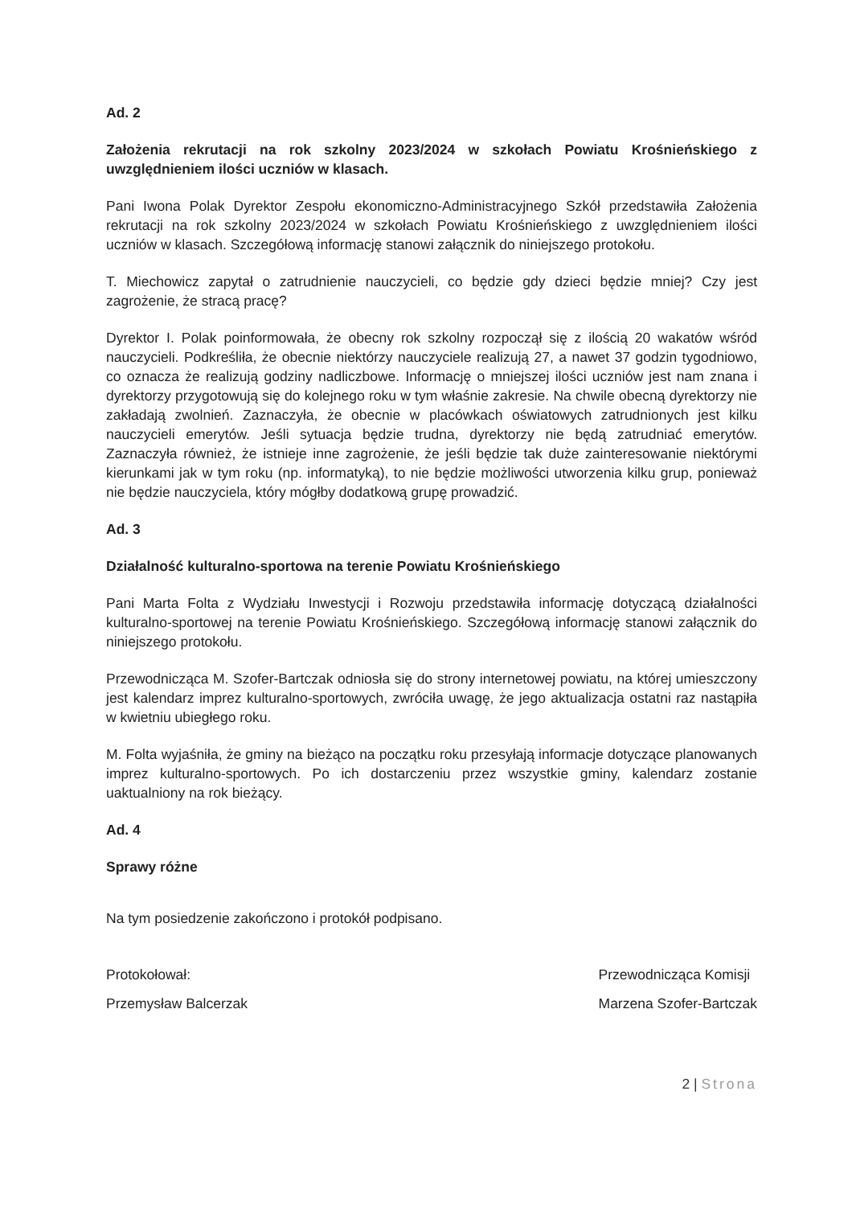Ad. 2
Założenia rekrutacji na rok szkolny 2023/2024 w szkołach Powiatu Krośnieńskiego z uwzględnieniem ilości uczniów w klasach.
Pani Iwona Polak Dyrektor Zespołu ekonomiczno-Administracyjnego Szkół przedstawiła Założenia rekrutacji na rok szkolny 2023/2024 w szkołach Powiatu Krośnieńskiego z uwzględnieniem ilości uczniów w klasach. Szczegółową informację stanowi załącznik do niniejszego protokołu.
T. Miechowicz zapytał o zatrudnienie nauczycieli, co będzie gdy dzieci będzie mniej? Czy jest zagrożenie, że stracą pracę?
Dyrektor I. Polak poinformowała, że obecny rok szkolny rozpoczął się z ilością 20 wakatów wśród nauczycieli. Podkreśliła, że obecnie niektórzy nauczyciele realizują 27, a nawet 37 godzin tygodniowo, co oznacza że realizują godziny nadliczbowe. Informację o mniejszej ilości uczniów jest nam znana i dyrektorzy przygotowują się do kolejnego roku w tym właśnie zakresie. Na chwile obecną dyrektorzy nie zakładają zwolnień. Zaznaczyła, że obecnie w placówkach oświatowych zatrudnionych jest kilku nauczycieli emerytów. Jeśli sytuacja będzie trudna, dyrektorzy nie będą zatrudniać emerytów. Zaznaczyła również, że istnieje inne zagrożenie, że jeśli będzie tak duże zainteresowanie niektórymi kierunkami jak w tym roku (np. informatyką), to nie będzie możliwości utworzenia kilku grup, ponieważ nie będzie nauczyciela, który mógłby dodatkową grupę prowadzić.
Ad. 3
Działalność kulturalno-sportowa na terenie Powiatu Krośnieńskiego
Pani Marta Folta z Wydziału Inwestycji i Rozwoju przedstawiła informację dotyczącą działalności kulturalno-sportowej na terenie Powiatu Krośnieńskiego. Szczegółową informację stanowi załącznik do niniejszego protokołu.
Przewodnicząca M. Szofer-Bartczak odniosła się do strony internetowej powiatu, na której umieszczony jest kalendarz imprez kulturalno-sportowych, zwróciła uwagę, że jego aktualizacja ostatni raz nastąpiła w kwietniu ubiegłego roku.
M. Folta wyjaśniła, że gminy na bieżąco na początku roku przesyłają informacje dotyczące planowanych imprez kulturalno-sportowych. Po ich dostarczeniu przez wszystkie gminy, kalendarz zostanie uaktualniony na rok bieżący.
Ad. 4
Sprawy różne
Na tym posiedzenie zakończono i protokół podpisano.
Protokołował:
Przemysław Balcerzak
Przewodnicząca Komisji
Marzena Szofer-Bartczak
2 | Strona